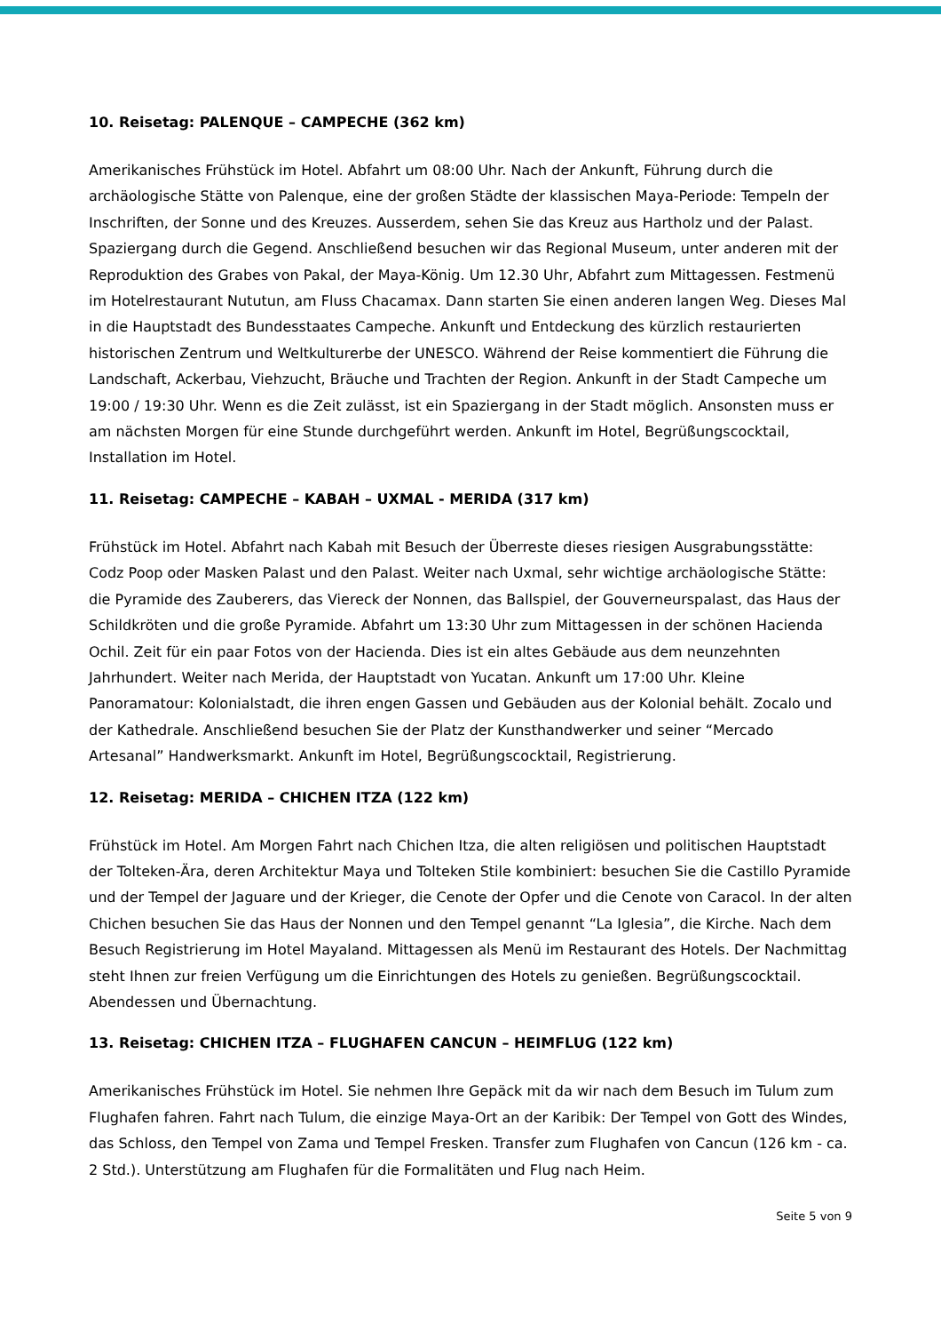10. Reisetag: PALENQUE – CAMPECHE (362 km)
Amerikanisches Frühstück im Hotel. Abfahrt um 08:00 Uhr. Nach der Ankunft, Führung durch die archäologische Stätte von Palenque, eine der großen Städte der klassischen Maya-Periode: Tempeln der Inschriften, der Sonne und des Kreuzes. Ausserdem, sehen Sie das Kreuz aus Hartholz und der Palast. Spaziergang durch die Gegend. Anschließend besuchen wir das Regional Museum, unter anderen mit der Reproduktion des Grabes von Pakal, der Maya-König. Um 12.30 Uhr, Abfahrt zum Mittagessen. Festmenü im Hotelrestaurant Nututun, am Fluss Chacamax. Dann starten Sie einen anderen langen Weg. Dieses Mal in die Hauptstadt des Bundesstaates Campeche. Ankunft und Entdeckung des kürzlich restaurierten historischen Zentrum und Weltkulturerbe der UNESCO. Während der Reise kommentiert die Führung die Landschaft, Ackerbau, Viehzucht, Bräuche und Trachten der Region. Ankunft in der Stadt Campeche um 19:00 / 19:30 Uhr. Wenn es die Zeit zulässt, ist ein Spaziergang in der Stadt möglich. Ansonsten muss er am nächsten Morgen für eine Stunde durchgeführt werden. Ankunft im Hotel, Begrüßungscocktail, Installation im Hotel.
11. Reisetag: CAMPECHE – KABAH – UXMAL - MERIDA (317 km)
Frühstück im Hotel. Abfahrt nach Kabah mit Besuch der Überreste dieses riesigen Ausgrabungsstätte: Codz Poop oder Masken Palast und den Palast. Weiter nach Uxmal, sehr wichtige archäologische Stätte: die Pyramide des Zauberers, das Viereck der Nonnen, das Ballspiel, der Gouverneurspalast, das Haus der Schildkröten und die große Pyramide. Abfahrt um 13:30 Uhr zum Mittagessen in der schönen Hacienda Ochil. Zeit für ein paar Fotos von der Hacienda. Dies ist ein altes Gebäude aus dem neunzehnten Jahrhundert. Weiter nach Merida, der Hauptstadt von Yucatan. Ankunft um 17:00 Uhr. Kleine Panoramatour: Kolonialstadt, die ihren engen Gassen und Gebäuden aus der Kolonial behält. Zocalo und der Kathedrale. Anschließend besuchen Sie der Platz der Kunsthandwerker und seiner “Mercado Artesanal” Handwerksmarkt. Ankunft im Hotel, Begrüßungscocktail, Registrierung.
12. Reisetag: MERIDA – CHICHEN ITZA (122 km)
Frühstück im Hotel. Am Morgen Fahrt nach Chichen Itza, die alten religiösen und politischen Hauptstadt der Tolteken-Ära, deren Architektur Maya und Tolteken Stile kombiniert: besuchen Sie die Castillo Pyramide und der Tempel der Jaguare und der Krieger, die Cenote der Opfer und die Cenote von Caracol. In der alten Chichen besuchen Sie das Haus der Nonnen und den Tempel genannt “La Iglesia”, die Kirche. Nach dem Besuch Registrierung im Hotel Mayaland. Mittagessen als Menü im Restaurant des Hotels. Der Nachmittag steht Ihnen zur freien Verfügung um die Einrichtungen des Hotels zu genießen. Begrüßungscocktail. Abendessen und Übernachtung.
13. Reisetag: CHICHEN ITZA – FLUGHAFEN CANCUN – HEIMFLUG (122 km)
Amerikanisches Frühstück im Hotel. Sie nehmen Ihre Gepäck mit da wir nach dem Besuch im Tulum zum Flughafen fahren. Fahrt nach Tulum, die einzige Maya-Ort an der Karibik: Der Tempel von Gott des Windes, das Schloss, den Tempel von Zama und Tempel Fresken. Transfer zum Flughafen von Cancun (126 km - ca. 2 Std.). Unterstützung am Flughafen für die Formalitäten und Flug nach Heim.
Seite 5 von 9